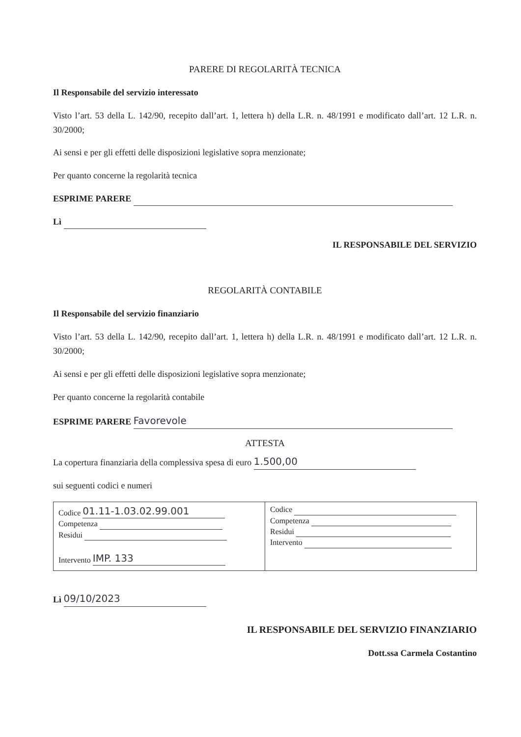PARERE DI REGOLARITÀ TECNICA
Il Responsabile del servizio interessato
Visto l’art. 53 della L. 142/90, recepito dall’art. 1, lettera h) della L.R. n. 48/1991 e modificato dall’art. 12 L.R. n. 30/2000;
Ai sensi e per gli effetti delle disposizioni legislative sopra menzionate;
Per quanto concerne la regolarità tecnica
ESPRIME PARERE
Lì
IL RESPONSABILE DEL SERVIZIO
REGOLARITÀ CONTABILE
Il Responsabile del servizio finanziario
Visto l’art. 53 della L. 142/90, recepito dall’art. 1, lettera h) della L.R. n. 48/1991 e modificato dall’art. 12 L.R. n. 30/2000;
Ai sensi e per gli effetti delle disposizioni legislative sopra menzionate;
Per quanto concerne la regolarità contabile
ESPRIME PARERE Favorevole
ATTESTA
La copertura finanziaria della complessiva spesa di euro 1.500,00
sui seguenti codici e numeri
| Codice 01.11-1.03.02.99.001 Competenza Residui Intervento IMP. 133 | Codice Competenza Residui Intervento |
Lì 09/10/2023
IL RESPONSABILE DEL SERVIZIO FINANZIARIO
Dott.ssa Carmela Costantino